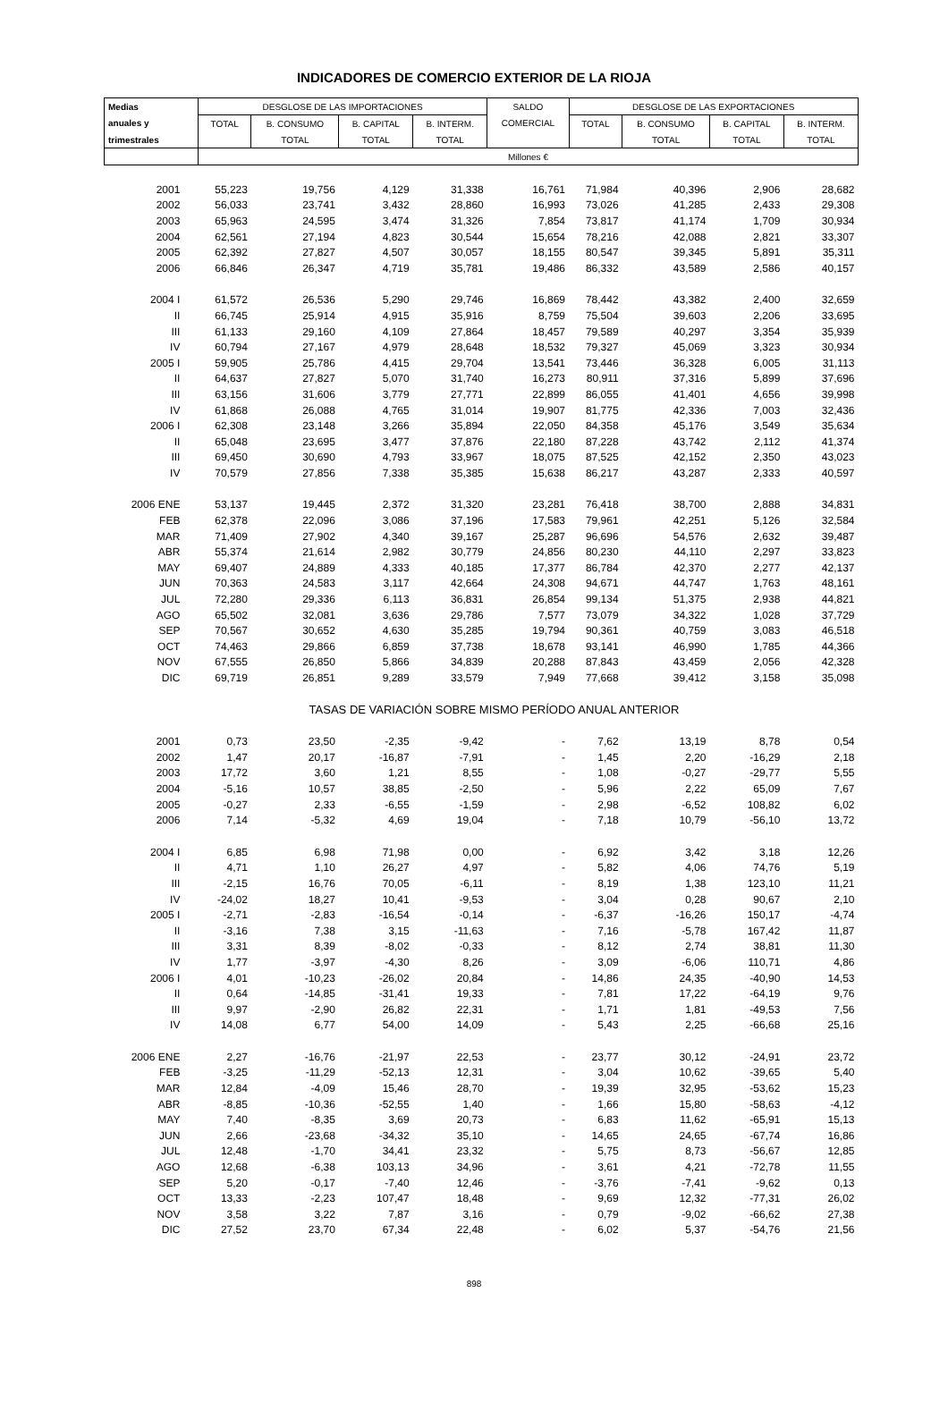INDICADORES DE COMERCIO EXTERIOR DE LA RIOJA
| Medias | DESGLOSE DE LAS IMPORTACIONES | | | | SALDO | DESGLOSE DE LAS EXPORTACIONES | | | |
| --- | --- | --- | --- | --- | --- | --- | --- | --- | --- |
| anuales y | TOTAL | B. CONSUMO | B. CAPITAL | B. INTERM. | COMERCIAL | TOTAL | B. CONSUMO | B. CAPITAL | B. INTERM. |
| trimestrales | | TOTAL | TOTAL | TOTAL | | | TOTAL | TOTAL | TOTAL |
| | Millones € | | | | | | | | |
| 2001 | 55,223 | 19,756 | 4,129 | 31,338 | 16,761 | 71,984 | 40,396 | 2,906 | 28,682 |
| 2002 | 56,033 | 23,741 | 3,432 | 28,860 | 16,993 | 73,026 | 41,285 | 2,433 | 29,308 |
| 2003 | 65,963 | 24,595 | 3,474 | 31,326 | 7,854 | 73,817 | 41,174 | 1,709 | 30,934 |
| 2004 | 62,561 | 27,194 | 4,823 | 30,544 | 15,654 | 78,216 | 42,088 | 2,821 | 33,307 |
| 2005 | 62,392 | 27,827 | 4,507 | 30,057 | 18,155 | 80,547 | 39,345 | 5,891 | 35,311 |
| 2006 | 66,846 | 26,347 | 4,719 | 35,781 | 19,486 | 86,332 | 43,589 | 2,586 | 40,157 |
| 2004 I | 61,572 | 26,536 | 5,290 | 29,746 | 16,869 | 78,442 | 43,382 | 2,400 | 32,659 |
| II | 66,745 | 25,914 | 4,915 | 35,916 | 8,759 | 75,504 | 39,603 | 2,206 | 33,695 |
| III | 61,133 | 29,160 | 4,109 | 27,864 | 18,457 | 79,589 | 40,297 | 3,354 | 35,939 |
| IV | 60,794 | 27,167 | 4,979 | 28,648 | 18,532 | 79,327 | 45,069 | 3,323 | 30,934 |
| 2005 I | 59,905 | 25,786 | 4,415 | 29,704 | 13,541 | 73,446 | 36,328 | 6,005 | 31,113 |
| II | 64,637 | 27,827 | 5,070 | 31,740 | 16,273 | 80,911 | 37,316 | 5,899 | 37,696 |
| III | 63,156 | 31,606 | 3,779 | 27,771 | 22,899 | 86,055 | 41,401 | 4,656 | 39,998 |
| IV | 61,868 | 26,088 | 4,765 | 31,014 | 19,907 | 81,775 | 42,336 | 7,003 | 32,436 |
| 2006 I | 62,308 | 23,148 | 3,266 | 35,894 | 22,050 | 84,358 | 45,176 | 3,549 | 35,634 |
| II | 65,048 | 23,695 | 3,477 | 37,876 | 22,180 | 87,228 | 43,742 | 2,112 | 41,374 |
| III | 69,450 | 30,690 | 4,793 | 33,967 | 18,075 | 87,525 | 42,152 | 2,350 | 43,023 |
| IV | 70,579 | 27,856 | 7,338 | 35,385 | 15,638 | 86,217 | 43,287 | 2,333 | 40,597 |
| 2006 ENE | 53,137 | 19,445 | 2,372 | 31,320 | 23,281 | 76,418 | 38,700 | 2,888 | 34,831 |
| FEB | 62,378 | 22,096 | 3,086 | 37,196 | 17,583 | 79,961 | 42,251 | 5,126 | 32,584 |
| MAR | 71,409 | 27,902 | 4,340 | 39,167 | 25,287 | 96,696 | 54,576 | 2,632 | 39,487 |
| ABR | 55,374 | 21,614 | 2,982 | 30,779 | 24,856 | 80,230 | 44,110 | 2,297 | 33,823 |
| MAY | 69,407 | 24,889 | 4,333 | 40,185 | 17,377 | 86,784 | 42,370 | 2,277 | 42,137 |
| JUN | 70,363 | 24,583 | 3,117 | 42,664 | 24,308 | 94,671 | 44,747 | 1,763 | 48,161 |
| JUL | 72,280 | 29,336 | 6,113 | 36,831 | 26,854 | 99,134 | 51,375 | 2,938 | 44,821 |
| AGO | 65,502 | 32,081 | 3,636 | 29,786 | 7,577 | 73,079 | 34,322 | 1,028 | 37,729 |
| SEP | 70,567 | 30,652 | 4,630 | 35,285 | 19,794 | 90,361 | 40,759 | 3,083 | 46,518 |
| OCT | 74,463 | 29,866 | 6,859 | 37,738 | 18,678 | 93,141 | 46,990 | 1,785 | 44,366 |
| NOV | 67,555 | 26,850 | 5,866 | 34,839 | 20,288 | 87,843 | 43,459 | 2,056 | 42,328 |
| DIC | 69,719 | 26,851 | 9,289 | 33,579 | 7,949 | 77,668 | 39,412 | 3,158 | 35,098 |
| | TASAS DE VARIACIÓN SOBRE MISMO PERÍODO ANUAL ANTERIOR | | | | | | | | |
| 2001 | 0,73 | 23,50 | -2,35 | -9,42 | - | 7,62 | 13,19 | 8,78 | 0,54 |
| 2002 | 1,47 | 20,17 | -16,87 | -7,91 | - | 1,45 | 2,20 | -16,29 | 2,18 |
| 2003 | 17,72 | 3,60 | 1,21 | 8,55 | - | 1,08 | -0,27 | -29,77 | 5,55 |
| 2004 | -5,16 | 10,57 | 38,85 | -2,50 | - | 5,96 | 2,22 | 65,09 | 7,67 |
| 2005 | -0,27 | 2,33 | -6,55 | -1,59 | - | 2,98 | -6,52 | 108,82 | 6,02 |
| 2006 | 7,14 | -5,32 | 4,69 | 19,04 | - | 7,18 | 10,79 | -56,10 | 13,72 |
| 2004 I | 6,85 | 6,98 | 71,98 | 0,00 | - | 6,92 | 3,42 | 3,18 | 12,26 |
| II | 4,71 | 1,10 | 26,27 | 4,97 | - | 5,82 | 4,06 | 74,76 | 5,19 |
| III | -2,15 | 16,76 | 70,05 | -6,11 | - | 8,19 | 1,38 | 123,10 | 11,21 |
| IV | -24,02 | 18,27 | 10,41 | -9,53 | - | 3,04 | 0,28 | 90,67 | 2,10 |
| 2005 I | -2,71 | -2,83 | -16,54 | -0,14 | - | -6,37 | -16,26 | 150,17 | -4,74 |
| II | -3,16 | 7,38 | 3,15 | -11,63 | - | 7,16 | -5,78 | 167,42 | 11,87 |
| III | 3,31 | 8,39 | -8,02 | -0,33 | - | 8,12 | 2,74 | 38,81 | 11,30 |
| IV | 1,77 | -3,97 | -4,30 | 8,26 | - | 3,09 | -6,06 | 110,71 | 4,86 |
| 2006 I | 4,01 | -10,23 | -26,02 | 20,84 | - | 14,86 | 24,35 | -40,90 | 14,53 |
| II | 0,64 | -14,85 | -31,41 | 19,33 | - | 7,81 | 17,22 | -64,19 | 9,76 |
| III | 9,97 | -2,90 | 26,82 | 22,31 | - | 1,71 | 1,81 | -49,53 | 7,56 |
| IV | 14,08 | 6,77 | 54,00 | 14,09 | - | 5,43 | 2,25 | -66,68 | 25,16 |
| 2006 ENE | 2,27 | -16,76 | -21,97 | 22,53 | - | 23,77 | 30,12 | -24,91 | 23,72 |
| FEB | -3,25 | -11,29 | -52,13 | 12,31 | - | 3,04 | 10,62 | -39,65 | 5,40 |
| MAR | 12,84 | -4,09 | 15,46 | 28,70 | - | 19,39 | 32,95 | -53,62 | 15,23 |
| ABR | -8,85 | -10,36 | -52,55 | 1,40 | - | 1,66 | 15,80 | -58,63 | -4,12 |
| MAY | 7,40 | -8,35 | 3,69 | 20,73 | - | 6,83 | 11,62 | -65,91 | 15,13 |
| JUN | 2,66 | -23,68 | -34,32 | 35,10 | - | 14,65 | 24,65 | -67,74 | 16,86 |
| JUL | 12,48 | -1,70 | 34,41 | 23,32 | - | 5,75 | 8,73 | -56,67 | 12,85 |
| AGO | 12,68 | -6,38 | 103,13 | 34,96 | - | 3,61 | 4,21 | -72,78 | 11,55 |
| SEP | 5,20 | -0,17 | -7,40 | 12,46 | - | -3,76 | -7,41 | -9,62 | 0,13 |
| OCT | 13,33 | -2,23 | 107,47 | 18,48 | - | 9,69 | 12,32 | -77,31 | 26,02 |
| NOV | 3,58 | 3,22 | 7,87 | 3,16 | - | 0,79 | -9,02 | -66,62 | 27,38 |
| DIC | 27,52 | 23,70 | 67,34 | 22,48 | - | 6,02 | 5,37 | -54,76 | 21,56 |
898